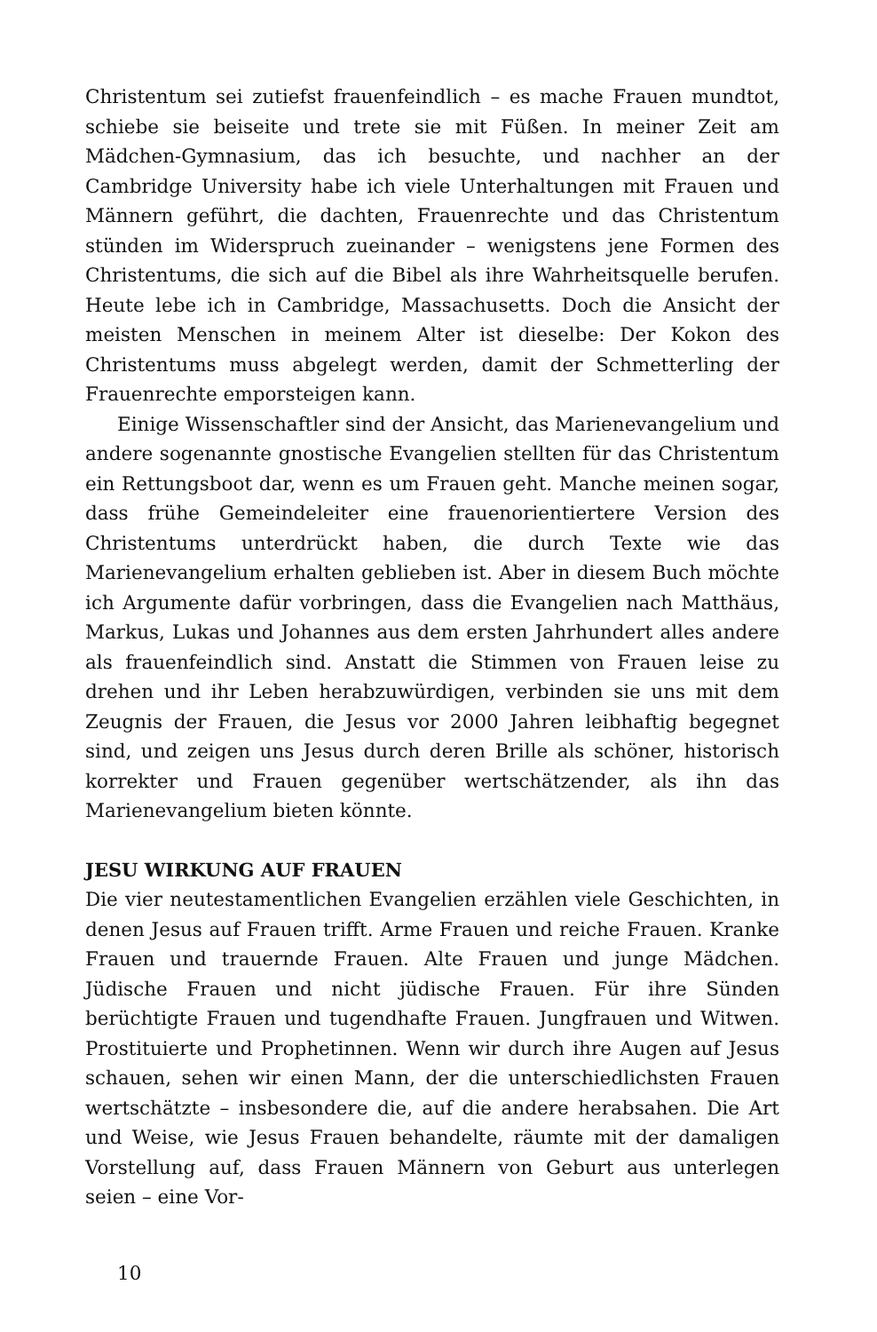Christentum sei zutiefst frauenfeindlich – es mache Frauen mundtot, schiebe sie beiseite und trete sie mit Füßen. In meiner Zeit am Mädchen-Gymnasium, das ich besuchte, und nachher an der Cambridge University habe ich viele Unterhaltungen mit Frauen und Männern geführt, die dachten, Frauenrechte und das Christentum stünden im Widerspruch zueinander – wenigstens jene Formen des Christentums, die sich auf die Bibel als ihre Wahrheitsquelle berufen. Heute lebe ich in Cambridge, Massachusetts. Doch die Ansicht der meisten Menschen in meinem Alter ist dieselbe: Der Kokon des Christentums muss abgelegt werden, damit der Schmetterling der Frauenrechte emporsteigen kann.
Einige Wissenschaftler sind der Ansicht, das Marienevangelium und andere sogenannte gnostische Evangelien stellten für das Christentum ein Rettungsboot dar, wenn es um Frauen geht. Manche meinen sogar, dass frühe Gemeindeleiter eine frauenorientiertere Version des Christentums unterdrückt haben, die durch Texte wie das Marienevangelium erhalten geblieben ist. Aber in diesem Buch möchte ich Argumente dafür vorbringen, dass die Evangelien nach Matthäus, Markus, Lukas und Johannes aus dem ersten Jahrhundert alles andere als frauenfeindlich sind. Anstatt die Stimmen von Frauen leise zu drehen und ihr Leben herabzuwürdigen, verbinden sie uns mit dem Zeugnis der Frauen, die Jesus vor 2000 Jahren leibhaftig begegnet sind, und zeigen uns Jesus durch deren Brille als schöner, historisch korrekter und Frauen gegenüber wertschätzender, als ihn das Marienevangelium bieten könnte.
JESU WIRKUNG AUF FRAUEN
Die vier neutestamentlichen Evangelien erzählen viele Geschichten, in denen Jesus auf Frauen trifft. Arme Frauen und reiche Frauen. Kranke Frauen und trauernde Frauen. Alte Frauen und junge Mädchen. Jüdische Frauen und nicht jüdische Frauen. Für ihre Sünden berüchtigte Frauen und tugendhafte Frauen. Jungfrauen und Witwen. Prostituierte und Prophetinnen. Wenn wir durch ihre Augen auf Jesus schauen, sehen wir einen Mann, der die unterschiedlichsten Frauen wertschätzte – insbesondere die, auf die andere herabsahen. Die Art und Weise, wie Jesus Frauen behandelte, räumte mit der damaligen Vorstellung auf, dass Frauen Männern von Geburt aus unterlegen seien – eine Vor-
10